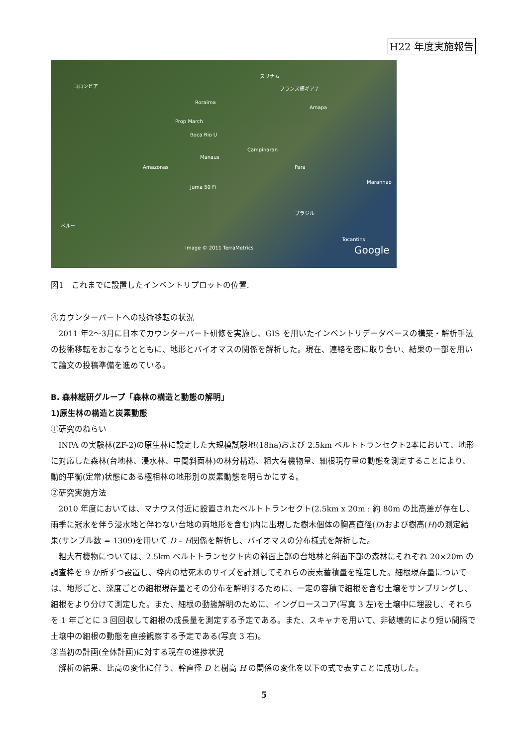H22 年度実施報告
コロンビア
スリナム
フランス領ギアナ
Roraima
Amapa
Prop March
Boca Rio U
Manaus
Campinaran
Amazonas Para
Juma 50 Fi
Maranhao
ブラジル
ペルー
Tocantins
Google Image © 2011 TerraMetrics
図1　これまでに設置したインベントリプロットの位置.
④カウンターパートへの技術移転の状況
2011 年2～3月に日本でカウンターパート研修を実施し、GIS を用いたインベントリデータベースの構築・解析手法の技術移転をおこなうとともに、地形とバイオマスの関係を解析した。現在、連絡を密に取り合い、結果の一部を用いて論文の投稿準備を進めている。
B. 森林総研グループ「森林の構造と動態の解明」
1)原生林の構造と炭素動態
①研究のねらい
INPA の実験林(ZF-2)の原生林に設定した大規模試験地(18ha)および 2.5km ベルトトランセクト2本において、地形に対応した森林(台地林、浸水林、中間斜面林)の林分構造、粗大有機物量、細根現存量の動態を測定することにより、動的平衡(定常)状態にある極相林の地形別の炭素動態を明らかにする。
②研究実施方法
2010 年度においては、マナウス付近に設置されたベルトトランセクト(2.5km x 20m : 約 80m の比高差が存在し、雨季に冠水を伴う浸水地と伴わない台地の両地形を含む)内に出現した樹木個体の胸高直径(D)および樹高(H)の測定結果(サンプル数 = 1309)を用いて D – H関係を解析し、バイオマスの分布様式を解析した。
粗大有機物については、2.5km ベルトトランセクト内の斜面上部の台地林と斜面下部の森林にそれぞれ 20×20m の調査枠を 9 か所ずつ設置し、枠内の枯死木のサイズを計測してそれらの炭素蓄積量を推定した。細根現存量については、地形ごと、深度ごとの細根現存量とその分布を解明するために、一定の容積で細根を含む土壌をサンプリングし、細根をより分けて測定した。また、細根の動態解明のために、イングロースコア(写真 3 左)を土壌中に埋設し、それらを 1 年ごとに 3 回回収して細根の成長量を測定する予定である。また、スキャナを用いて、非破壊的により短い間隔で土壌中の細根の動態を直接観察する予定である(写真 3 右)。
③当初の計画(全体計画)に対する現在の進捗状況
解析の結果、比高の変化に伴う、幹直径 D と樹高 H の関係の変化を以下の式で表すことに成功した。
5